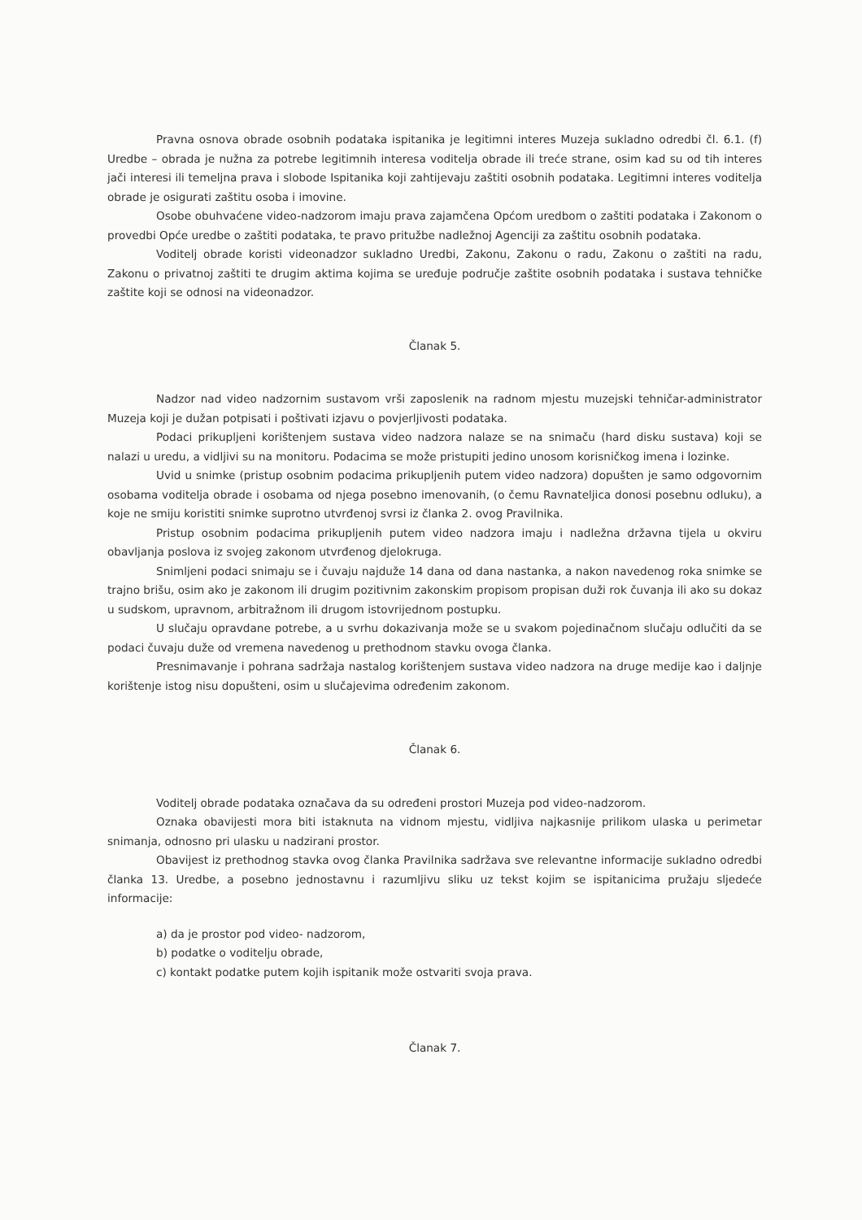Pravna osnova obrade osobnih podataka ispitanika je legitimni interes Muzeja sukladno odredbi čl. 6.1. (f) Uredbe – obrada je nužna za potrebe legitimnih interesa voditelja obrade ili treće strane, osim kad su od tih interes jači interesi ili temeljna prava i slobode Ispitanika koji zahtijevaju zaštiti osobnih podataka. Legitimni interes voditelja obrade je osigurati zaštitu osoba i imovine.
Osobe obuhvaćene video-nadzorom imaju prava zajamčena Općom uredbom o zaštiti podataka i Zakonom o provedbi Opće uredbe o zaštiti podataka, te pravo pritužbe nadležnoj Agenciji za zaštitu osobnih podataka.
Voditelj obrade koristi videonadzor sukladno Uredbi, Zakonu, Zakonu o radu, Zakonu o zaštiti na radu, Zakonu o privatnoj zaštiti te drugim aktima kojima se uređuje područje zaštite osobnih podataka i sustava tehničke zaštite koji se odnosi na videonadzor.
Članak 5.
Nadzor nad video nadzornim sustavom vrši zaposlenik na radnom mjestu muzejski tehničar-administrator Muzeja koji je dužan potpisati i poštivati izjavu o povjerljivosti podataka.
Podaci prikupljeni korištenjem sustava video nadzora nalaze se na snimaču (hard disku sustava) koji se nalazi u uredu, a vidljivi su na monitoru. Podacima se može pristupiti jedino unosom korisničkog imena i lozinke.
Uvid u snimke (pristup osobnim podacima prikupljenih putem video nadzora) dopušten je samo odgovornim osobama voditelja obrade i osobama od njega posebno imenovanih, (o čemu Ravnateljica donosi posebnu odluku), a koje ne smiju koristiti snimke suprotno utvrđenoj svrsi iz članka 2. ovog Pravilnika.
Pristup osobnim podacima prikupljenih putem video nadzora imaju i nadležna državna tijela u okviru obavljanja poslova iz svojeg zakonom utvrđenog djelokruga.
Snimljeni podaci snimaju se i čuvaju najduže 14 dana od dana nastanka, a nakon navedenog roka snimke se trajno brišu, osim ako je zakonom ili drugim pozitivnim zakonskim propisom propisan duži rok čuvanja ili ako su dokaz u sudskom, upravnom, arbitražnom ili drugom istovrijednom postupku.
U slučaju opravdane potrebe, a u svrhu dokazivanja može se u svakom pojedinačnom slučaju odlučiti da se podaci čuvaju duže od vremena navedenog u prethodnom stavku ovoga članka.
Presnimavanje i pohrana sadržaja nastalog korištenjem sustava video nadzora na druge medije kao i daljnje korištenje istog nisu dopušteni, osim u slučajevima određenim zakonom.
Članak 6.
Voditelj obrade podataka označava da su određeni prostori Muzeja pod video-nadzorom.
Oznaka obavijesti mora biti istaknuta na vidnom mjestu, vidljiva najkasnije prilikom ulaska u perimetar snimanja, odnosno pri ulasku u nadzirani prostor.
Obavijest iz prethodnog stavka ovog članka Pravilnika sadržava sve relevantne informacije sukladno odredbi članka 13. Uredbe, a posebno jednostavnu i razumljivu sliku uz tekst kojim se ispitanicima pružaju sljedeće informacije:
a) da je prostor pod video- nadzorom,
b) podatke o voditelju obrade,
c) kontakt podatke putem kojih ispitanik može ostvariti svoja prava.
Članak 7.